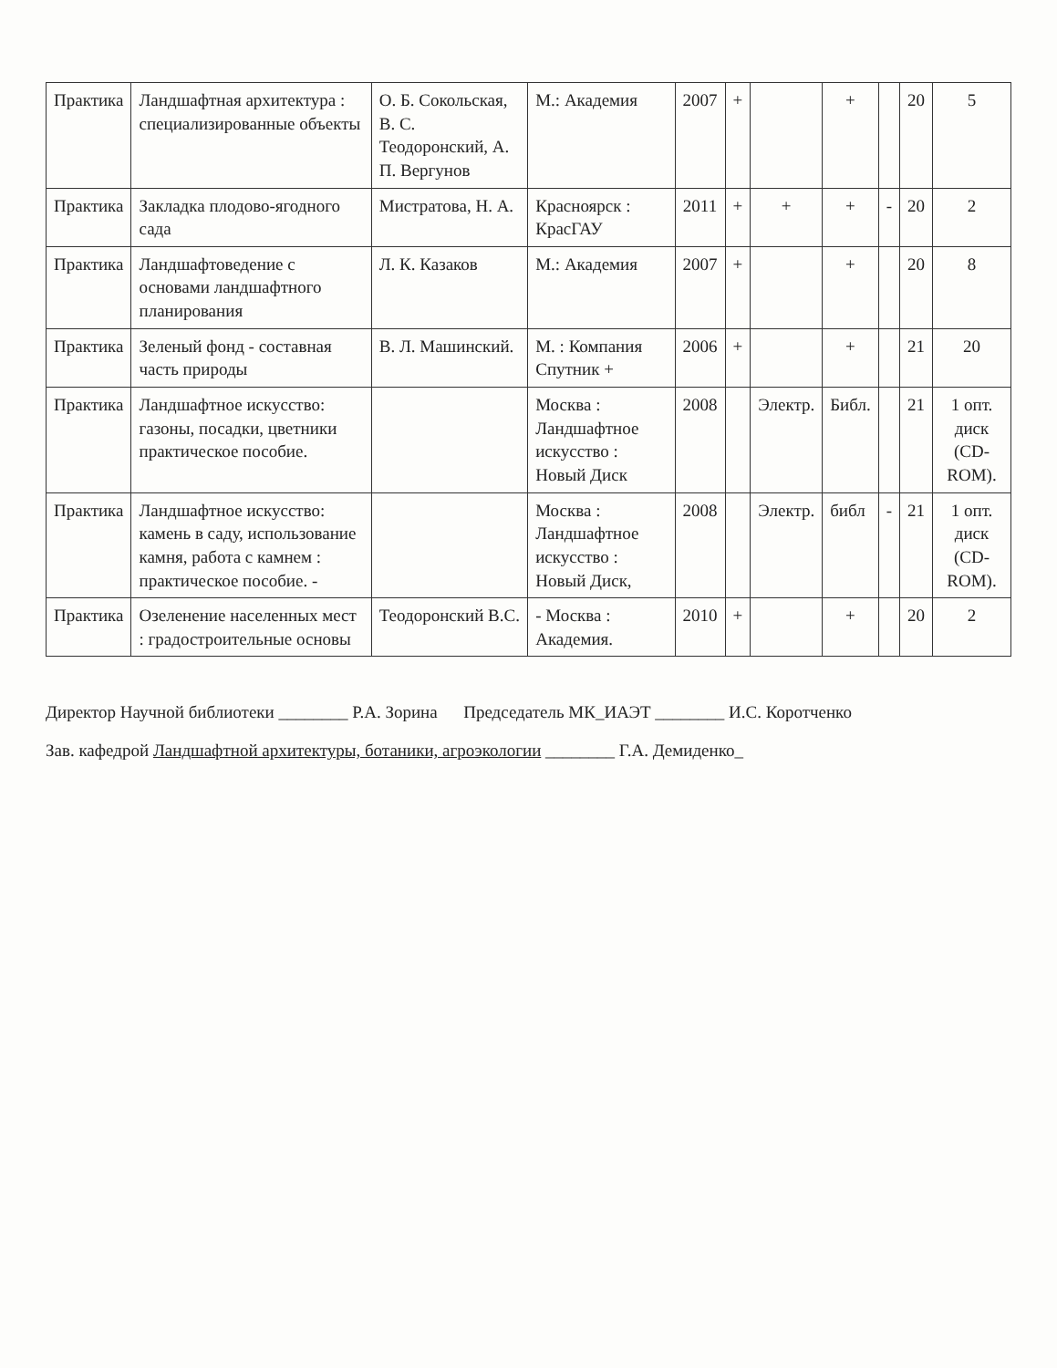| Практика | Ландшафтная архитектура : специализированные объекты | О. Б. Сокольская, В. С. Теодоронский, А. П. Вергунов | М.: Академия | 2007 | + | | + | | 20 | 5 |
| Практика | Закладка плодово-ягодного сада | Мистратова, Н. А. | Красноярск : КрасГАУ | 2011 | + | + | + | - | 20 | 2 |
| Практика | Ландшафтоведение с основами ландшафтного планирования | Л. К. Казаков | М.: Академия | 2007 | + | | + | | 20 | 8 |
| Практика | Зеленый фонд - составная часть природы | В. Л. Машинский. | М. : Компания Спутник + | 2006 | + | | + | | 21 | 20 |
| Практика | Ландшафтное искусство: газоны, посадки, цветники практическое пособие. | | Москва : Ландшафтное искусство : Новый Диск | 2008 | | Электр. | Библ. | | 21 | 1 опт. диск (CD-ROM). |
| Практика | Ландшафтное искусство: камень в саду, использование камня, работа с камнем : практическое пособие. - | | Москва : Ландшафтное искусство : Новый Диск, | 2008 | | Электр. | библ | - | 21 | 1 опт. диск (CD-ROM). |
| Практика | Озеленение населенных мест : градостроительные основы | Теодоронский В.С. | - Москва : Академия. | 2010 | + | | + | | 20 | 2 |
Директор Научной библиотеки ________ Р.А. Зорина Председатель МК_ИАЭТ ________ И.С. Коротченко
Зав. кафедрой Ландшафтной архитектуры, ботаники, агроэкологии ________ Г.А. Демиденко_